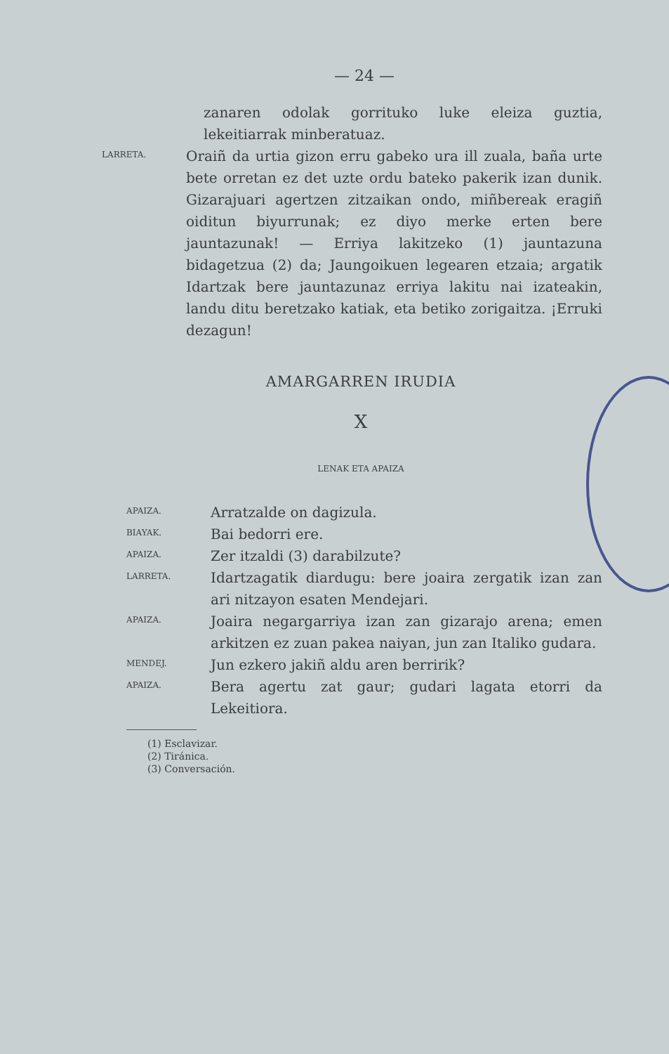— 24 —
zanaren odolak gorrituko luke eleiza guztia, lekeitiarrak minberatuaz.
LARRETA.
Oraiñ da urtia gizon erru gabeko ura ill zuala, baña urte bete orretan ez det uzte ordu bateko pakerik izan dunik. Gizarajuari agertzen zitzaikan ondo, miñbereak eragiñ oiditun biyurrunak; ez diyo merke erten bere jauntazunak! — Erriya lakitzeko (1) jauntazuna bidagetzua (2) da; Jaungoikuen legearen etzaia; argatik Idartzak bere jauntazunaz erriya lakitu nai izateakin, landu ditu beretzako katiak, eta betiko zorigaitza. ¡Erruki dezagun!
AMARGARREN IRUDIA
X
LENAK ETA APAIZA
APAIZA.
Arratzalde on dagizula.
BIAYAK.
Bai bedorri ere.
APAIZA.
Zer itzaldi (3) darabilzute?
LARRETA.
Idartzagatik diardugu: bere joaira zergatik izan zan ari nitzayon esaten Mendejari.
APAIZA.
Joaira negargarriya izan zan gizarajo arena; emen arkitzen ez zuan pakea naiyan, jun zan Italiko gudara.
MENDEJ.
Jun ezkero jakiñ aldu aren berririk?
APAIZA.
Bera agertu zat gaur; gudari lagata etorri da Lekeitiora.
(1) Esclavizar.
(2) Tiránica.
(3) Conversación.